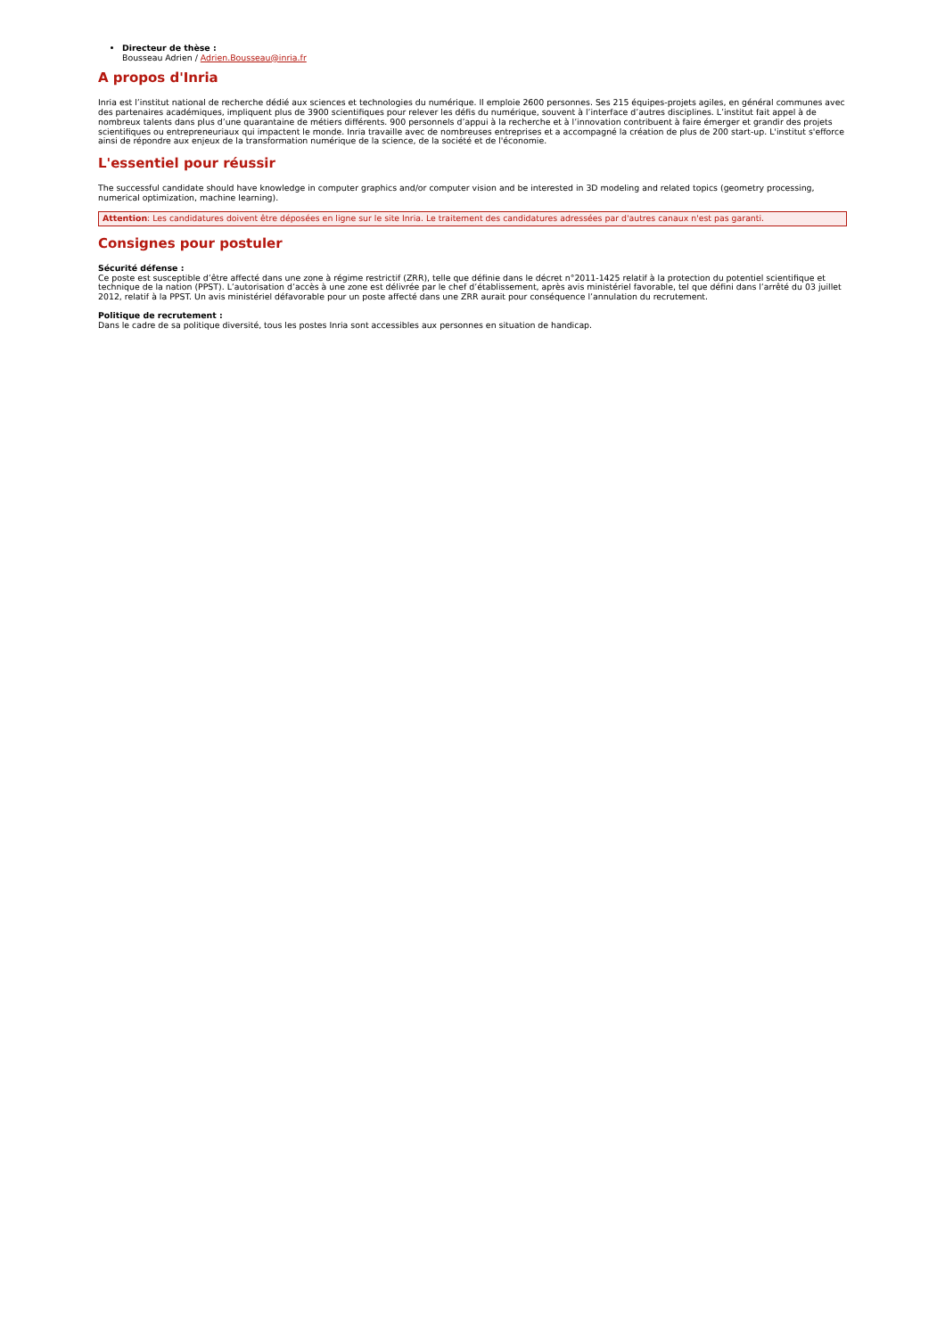Directeur de thèse :
Bousseau Adrien / Adrien.Bousseau@inria.fr
A propos d'Inria
Inria est l’institut national de recherche dédié aux sciences et technologies du numérique. Il emploie 2600 personnes. Ses 215 équipes-projets agiles, en général communes avec des partenaires académiques, impliquent plus de 3900 scientifiques pour relever les défis du numérique, souvent à l’interface d’autres disciplines. L’institut fait appel à de nombreux talents dans plus d’une quarantaine de métiers différents. 900 personnels d’appui à la recherche et à l’innovation contribuent à faire émerger et grandir des projets scientifiques ou entrepreneuriaux qui impactent le monde. Inria travaille avec de nombreuses entreprises et a accompagné la création de plus de 200 start-up. L'institut s'efforce ainsi de répondre aux enjeux de la transformation numérique de la science, de la société et de l'économie.
L'essentiel pour réussir
The successful candidate should have knowledge in computer graphics and/or computer vision and be interested in 3D modeling and related topics (geometry processing, numerical optimization, machine learning).
Attention: Les candidatures doivent être déposées en ligne sur le site Inria. Le traitement des candidatures adressées par d'autres canaux n'est pas garanti.
Consignes pour postuler
Sécurité défense :
Ce poste est susceptible d’être affecté dans une zone à régime restrictif (ZRR), telle que définie dans le décret n°2011-1425 relatif à la protection du potentiel scientifique et technique de la nation (PPST). L’autorisation d’accès à une zone est délivrée par le chef d’établissement, après avis ministériel favorable, tel que défini dans l’arrêté du 03 juillet 2012, relatif à la PPST. Un avis ministériel défavorable pour un poste affecté dans une ZRR aurait pour conséquence l’annulation du recrutement.
Politique de recrutement :
Dans le cadre de sa politique diversité, tous les postes Inria sont accessibles aux personnes en situation de handicap.